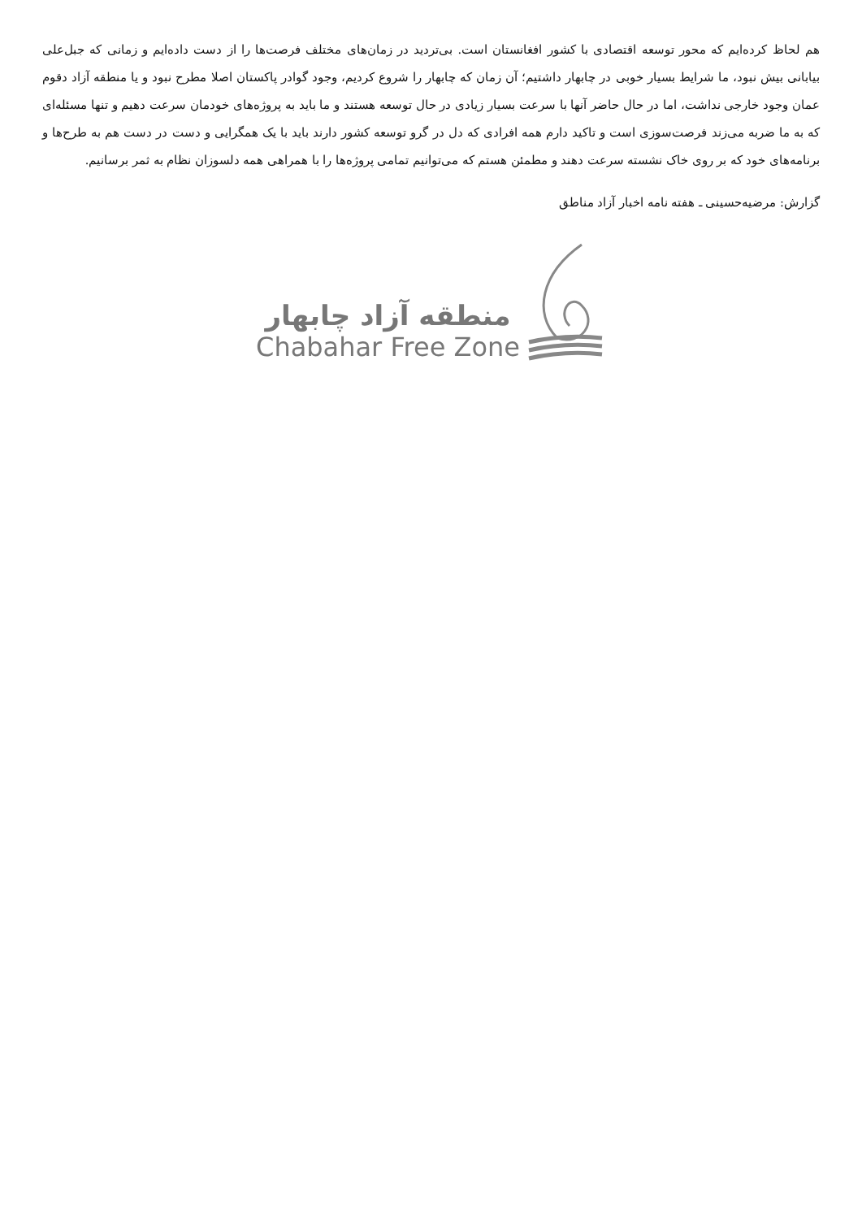هم لحاظ کرده‌ایم که محور توسعه اقتصادی با کشور افغانستان است. بی‌تردید در زمان‌های مختلف فرصت‌ها را از دست داده‌ایم و زمانی که جبل‌علی بیابانی بیش نبود، ما شرایط بسیار خوبی در چابهار داشتیم؛ آن زمان که چابهار را شروع کردیم، وجود گوادر پاکستان اصلا مطرح نبود و یا منطقه آزاد دقوم عمان وجود خارجی نداشت، اما در حال حاضر آنها با سرعت بسیار زیادی در حال توسعه هستند و ما باید به پروژه‌های خودمان سرعت دهیم و تنها مسئله‌ای که به ما ضربه می‌زند فرصت‌سوزی است و تاکید دارم همه افرادی که دل در گرو توسعه کشور دارند باید با یک همگرایی و دست در دست هم به طرح‌ها و برنامه‌های خود که بر روی خاک نشسته سرعت دهند و مطمئن هستم که می‌توانیم تمامی پروژه‌ها را با همراهی همه دلسوزان نظام به ثمر برسانیم.
گزارش: مرضیه‌حسینی ـ هفته نامه اخبار آزاد مناطق
منطقه آزاد چابهار
Chabahar Free Zone